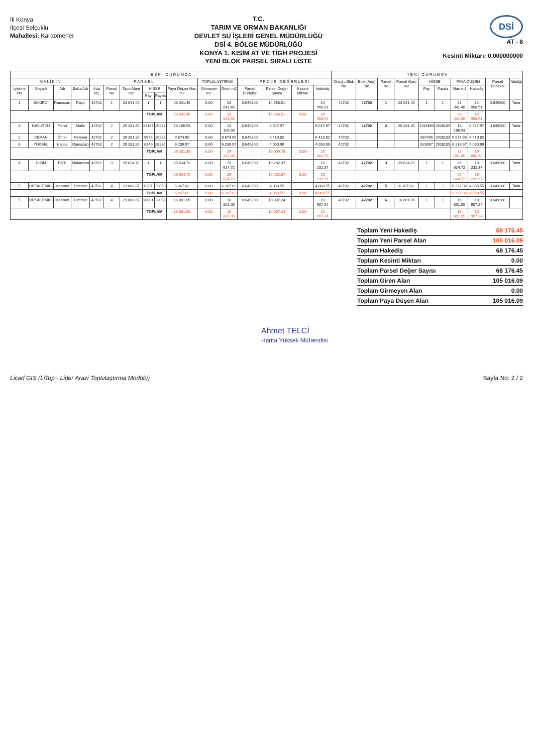İli Konya
İlçesi Selçuklu
Mahallesi: Karaömerler
T.C.
TARIM VE ORMAN BAKANLIĞI
DEVLET SU İŞLERİ GENEL MÜDÜRLÜĞÜ
DSİ 4. BÖLGE MÜDÜRLÜĞÜ
KONYA 1. KISIM AT VE TİGH PROJESİ
YENİ BLOK PARSEL SIRALI LİSTE
DSİ
AT - 8
Kesinti Miktarı: 0.000000000
| E S K İ D U R U M D A | | | | | | | | | | | | | | | | Y E N İ D U R U M D A | | | | | | | | | |
| --- | --- | --- | --- | --- | --- | --- | --- | --- | --- | --- | --- | --- | --- | --- | --- | --- | --- | --- | --- | --- | --- | --- | --- | --- | --- |
| M A L İ K İ N | | | | P A R S E L | | | | | | TOPLULAŞTIRMA | | P R O J E D E Ğ E R L E R İ | | | | Olduğu Blok No | Blok (Ada) No | Parsel No | Parsel Alanı m2 | HİSSE | | PAYA DÜŞEN | | Parsel Endeksi | Niteliği |
| İşletme No | Soyadı | Adı | Baba Adı | Ada No | Parsel No | Tapu Alanı m2 | HİSSE | | Paya Düşen Alan m2 | Girmeyen m2 | Giren m2 | Parsel Endeksi | Parsel Değer Sayısı | Kesinti Miktarı | Hakediş | | | | | Pay | Payda | Alan m2 | Hakediş | | |
| | | | | | | | Pay | Payda | | | | | | | | | | | | | | | | | |
| 1 | BAKIRCI | Ramazan | Raşit | 42702 | 1 | 23 041.45 | 1 | 1 | 23 041.45 | 0.00 | 23 041.45 | 0.649200 | 14 958.51 | | 14 958.51 | 42702 | 42702 | 1 | 23 041.45 | 1 | 1 | 23 041.45 | 14 958.51 | 0.649200 | Tarla |
| | | | | | | | TOPLAM | | 23 041.45 | 0.00 | 23 041.45 | | 14 958.51 | 0.00 | 14 958.51 | | | | | | | 23 041.45 | 14 958.51 | | |
| 3 | HAVUTCU | Fikret | Mulla | 42702 | 2 | 29 281.85 | 13167 | 29282 | 13 166.93 | 0.00 | 13 166.93 | 0.649200 | 8 547.97 | | 8 547.97 | 42702 | 42702 | 2 | 29 281.85 | 1316693 | 2928185 | 13 166.93 | 8 547.97 | 0.649200 | Tarla |
| 2 | CERAN | Ömer | Mehmet | 42702 | 2 | 29 281.85 | 9875 | 29282 | 9 874.95 | 0.00 | 9 874.95 | 0.649200 | 6 410.82 | | 6 410.82 | 42702 | | | | 987495 | 2928185 | 9 874.95 | 6 410.82 | | |
| 6 | YÜKSEL | Hatice | Ramazan | 42702 | 2 | 29 281.85 | 6240 | 29282 | 6 239.97 | 0.00 | 6 239.97 | 0.649200 | 4 050.99 | | 4 050.99 | 42702 | | | | 623997 | 2928185 | 6 239.97 | 4 050.99 | | |
| | | | | | | | TOPLAM | | 29 281.85 | 0.00 | 29 281.85 | | 19 009.78 | 0.00 | 19 009.78 | | | | | | | 29 281.85 | 19 009.78 | | |
| 4 | HIZIM | Fatih | Muharrem | 42702 | 3 | 29 624.72 | 1 | 1 | 29 624.72 | 0.00 | 29 624.72 | 0.649200 | 19 232.37 | | 19 232.37 | 42702 | 42702 | 3 | 29 624.72 | 1 | 1 | 29 624.72 | 19 232.37 | 0.649200 | Tarla |
| | | | | | | | TOPLAM | | 29 624.72 | 0.00 | 29 624.72 | | 19 232.37 | 0.00 | 19 232.37 | | | | | | | 29 624.72 | 19 232.37 | | |
| 5 | ORTAGEMICI | Mehmet | Himmet | 42702 | 4 | 23 068.07 | 6267 | 23068 | 6 267.02 | 0.00 | 6 267.02 | 0.649200 | 4 068.55 | | 4 068.55 | 42702 | 42702 | 5 | 6 267.02 | 1 | 1 | 6 267.02 | 4 068.55 | 0.649200 | Tarla |
| | | | | | | | TOPLAM | | 6 267.02 | 0.00 | 6 267.02 | | 4 068.55 | 0.00 | 4 068.55 | | | | | | | 6 267.02 | 4 068.55 | | |
| 5 | ORTAGEMICI | Mehmet | Himmet | 42702 | 4 | 23 068.07 | 16801 | 23068 | 16 801.05 | 0.00 | 16 801.05 | 0.649200 | 10 907.24 | | 10 907.24 | 42702 | 42702 | 6 | 16 801.05 | 1 | 1 | 16 801.05 | 10 907.24 | 0.649200 | |
| | | | | | | | TOPLAM | | 16 801.05 | 0.00 | 16 801.05 | | 10 907.24 | 0.00 | 10 907.24 | | | | | | | 16 801.05 | 10 907.24 | | |
Toplam Yeni Hakediş 68 176.45
Toplam Yeni Parsel Alan 105 016.09
Toplam Hakediş 68 176.45
Toplam Kesinti Miktarı 0.00
Toplam Parsel Değer Sayısı 68 176.45
Toplam Giren Alan 105 016.09
Toplam Girmeyen Alan 0.00
Toplam Paya Düşen Alan 105 016.09
Ahmet TELCİ
Harita Yüksek Mühendisi
Licad GIS (LiTop - Lider Arazi Toplulaştırma Modülü) Sayfa No: 2 / 2